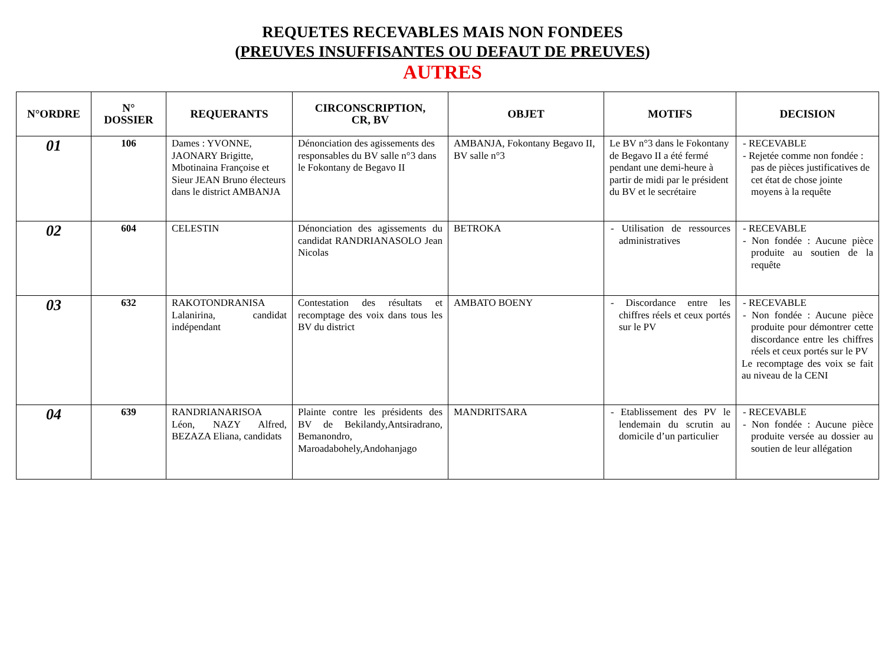REQUETES RECEVABLES MAIS NON FONDEES
(PREUVES INSUFFISANTES OU DEFAUT DE PREUVES)
AUTRES
| N°ORDRE | N° DOSSIER | REQUERANTS | CIRCONSCRIPTION, CR, BV | OBJET | MOTIFS | DECISION |
| --- | --- | --- | --- | --- | --- | --- |
| 01 | 106 | Dames : YVONNE, JAONARY Brigitte, Mbotinaina Françoise et Sieur JEAN Bruno électeurs dans le district AMBANJA | Dénonciation des agissements des responsables du BV salle n°3 dans le Fokontany de Begavo II | AMBANJA, Fokontany Begavo II, BV salle n°3 | Le BV n°3 dans le Fokontany de Begavo II a été fermé pendant une demi-heure à partir de midi par le président du BV et le secrétaire | - RECEVABLE - Rejetée comme non fondée : pas de pièces justificatives de cet état de chose jointe moyens à la requête |
| 02 | 604 | CELESTIN | Dénonciation des agissements du candidat RANDRIANASOLO Jean Nicolas | BETROKA | - Utilisation de ressources administratives | - RECEVABLE - Non fondée : Aucune pièce produite au soutien de la requête |
| 03 | 632 | RAKOTONDRANISA Lalanirina, candidat indépendant | Contestation des résultats et recomptage des voix dans tous les BV du district | AMBATO BOENY | - Discordance entre les chiffres réels et ceux portés sur le PV | - RECEVABLE - Non fondée : Aucune pièce produite pour démontrer cette discordance entre les chiffres réels et ceux portés sur le PV Le recomptage des voix se fait au niveau de la CENI |
| 04 | 639 | RANDRIANARISOA Léon, NAZY Alfred, BEZAZA Eliana, candidats | Plainte contre les présidents des BV de Bekilandy,Antsiradrano, Bemanondro, Maroadabohely,Andohanjago | MANDRITSARA | - Etablissement des PV le lendemain du scrutin au domicile d’un particulier | - RECEVABLE - Non fondée : Aucune pièce produite versée au dossier au soutien de leur allégation |